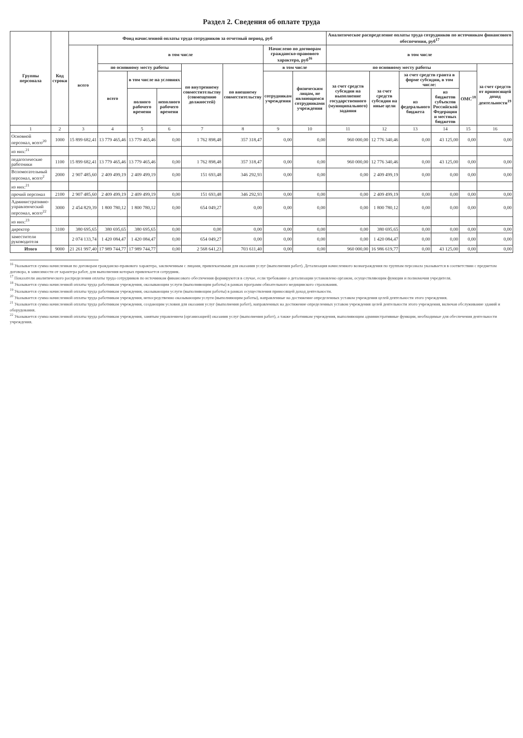Раздел 2. Сведения об оплате труда
| Группы персонала | Код строки | Фонд начисленной оплаты труда сотрудников за отчетный период, руб | | | | | | | | Аналитическое распределение оплаты труда сотрудников по источникам финансового обеспечения, руб<sup>17</sup> | | | | | |
| --- | --- | --- | --- | --- | --- | --- | --- | --- | --- | --- | --- | --- | --- | --- | --- |
| | | всего | в том числе | | | | | Начислено по договорам гражданско-правового характера, руб<sup>16</sup> | | в том числе | | | | | |
| | | | по основному месту работы | | | по внутреннему совместительству (совмещению должностей) | по внешнему совместительству | в том числе | | по основному месту работы | | | | | за счет средств от приносящей доход деятельности<sup>19</sup> |
| | | | всего | в том числе на условиях | | | | сотрудникам учреждения | физическим лицам, не являющимся сотрудниками учреждения | за счет средств субсидии на выполнение государственного (муниципального) задания | за счет средств субсидии на иные цели | за счет средств гранта в форме субсидии, в том числе: | | ОМС<sup>18</sup> | |
| | | | | полного рабочего времени | неполного рабочего времени | | | | | | | из федерального бюджета | из бюджетов субъектов Российской Федерации и местных бюджетов | | |
| 1 | 2 | 3 | 4 | 5 | 6 | 7 | 8 | 9 | 10 | 11 | 12 | 13 | 14 | 15 | 16 |
| Основной персонал, всего<sup>20</sup> | 1000 | 15 899 682,41 | 13 779 465,46 | 13 779 465,46 | 0,00 | 1 762 898,48 | 357 318,47 | 0,00 | 0,00 | 960 000,00 | 12 776 340,46 | 0,00 | 43 125,00 | 0,00 | 0,00 |
| из них:<sup>21</sup> | | | | | | | | | | | | | | | |
| педагогические работники | 1100 | 15 899 682,41 | 13 779 465,46 | 13 779 465,46 | 0,00 | 1 762 898,48 | 357 318,47 | 0,00 | 0,00 | 960 000,00 | 12 776 340,46 | 0,00 | 43 125,00 | 0,00 | 0,00 |
| Вспомогательный персонал, всего<sup>2</sup> | 2000 | 2 907 485,60 | 2 409 499,19 | 2 409 499,19 | 0,00 | 151 693,48 | 346 292,93 | 0,00 | 0,00 | 0,00 | 2 409 499,19 | 0,00 | 0,00 | 0,00 | 0,00 |
| из них:<sup>21</sup> | | | | | | | | | | | | | | | |
| прочий персонал | 2100 | 2 907 485,60 | 2 409 499,19 | 2 409 499,19 | 0,00 | 151 693,48 | 346 292,93 | 0,00 | 0,00 | 0,00 | 2 409 499,19 | 0,00 | 0,00 | 0,00 | 0,00 |
| Административно-управленческий персонал, всего<sup>22</sup> | 3000 | 2 454 829,39 | 1 800 780,12 | 1 800 780,12 | 0,00 | 654 049,27 | 0,00 | 0,00 | 0,00 | 0,00 | 1 800 780,12 | 0,00 | 0,00 | 0,00 | 0,00 |
| из них:<sup>23</sup> | | | | | | | | | | | | | | | |
| директор | 3100 | 380 695,65 | 380 695,65 | 380 695,65 | 0,00 | 0,00 | 0,00 | 0,00 | 0,00 | 0,00 | 380 695,65 | 0,00 | 0,00 | 0,00 | 0,00 |
| заместители руководителя | | 2 074 133,74 | 1 420 084,47 | 1 420 084,47 | 0,00 | 654 049,27 | 0,00 | 0,00 | 0,00 | 0,00 | 1 420 084,47 | 0,00 | 0,00 | 0,00 | 0,00 |
| Итого | 9000 | 21 261 997,40 | 17 989 744,77 | 17 989 744,77 | 0,00 | 2 568 641,23 | 703 611,40 | 0,00 | 0,00 | 960 000,00 | 16 986 619,77 | 0,00 | 43 125,00 | 0,00 | 0,00 |
<sup>16</sup> Указывается сумма начисленная по договорам гражданско-правового характера, заключенным с лицами, привлекаемыми для оказания услуг (выполнения работ). Детализация начисленного вознаграждения по группам персонала указывается в соответствии с предметом договора, в зависимости от характера работ, для выполнения которых привлекается сотрудник.
<sup>17</sup> Показатели аналитического распределения оплаты труда сотрудников по источникам финансового обеспечения формируются в случае, если требование о детализации установлено органом, осуществляющим функции и полномочия учредителя.
<sup>18</sup> Указывается сумма начисленной оплаты труда работникам учреждения, оказывающим услуги (выполняющим работы) в рамках программ обязательного медицинского страхования.
<sup>19</sup> Указывается сумма начисленной оплаты труда работникам учреждения, оказывающим услуги (выполняющим работы) в рамках осуществления приносящей доход деятельности.
<sup>20</sup> Указывается сумма начисленной оплаты труда работникам учреждения, непосредственно оказывающим услуги (выполняющим работы), направленные на достижение определенных уставом учреждения целей деятельности этого учреждения.
<sup>21</sup> Указывается сумма начисленной оплаты труда работникам учреждения, создающим условия для оказания услуг (выполнения работ), направленных на достижение определенных уставом учреждения целей деятельности этого учреждения, включая обслуживание зданий и оборудования.
<sup>22</sup> Указывается сумма начисленной оплаты труда работникам учреждения, занятым управлением (организацией) оказания услуг (выполнения работ), а также работникам учреждения, выполняющим административные функции, необходимые для обеспечения деятельности учреждения.